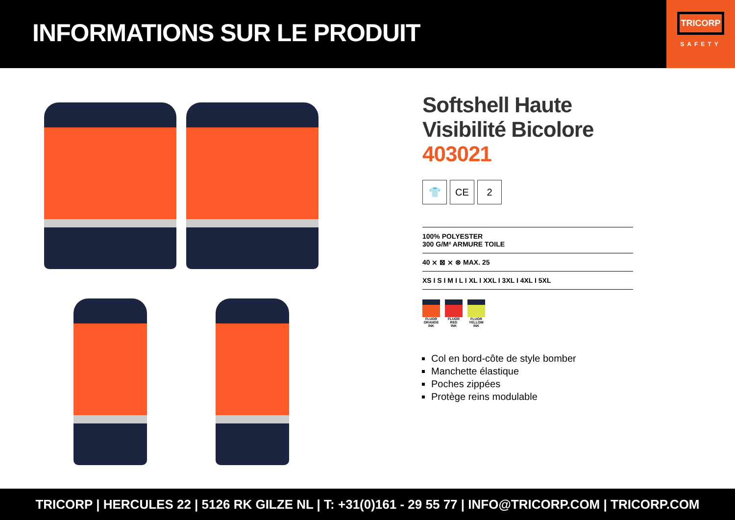INFORMATIONS SUR LE PRODUIT
TRICORP
SAFETY
Softshell Haute Visibilité Bicolore 403021
👕 CE 2
100% POLYESTER
300 G/M² ARMURE TOILE
40 ⨯ ⊠ ⨯ ⊗ MAX. 25
XS I S I M I L I XL I XXL I 3XL I 4XL I 5XL
FLUOR
ORANGE
INK
FLUOR
RED
INK
FLUOR
YELLOW
INK
Col en bord-côte de style bomber
Manchette élastique
Poches zippées
Protège reins modulable
TRICORP | HERCULES 22 | 5126 RK GILZE NL | T: +31(0)161 - 29 55 77 | INFO@TRICORP.COM | TRICORP.COM